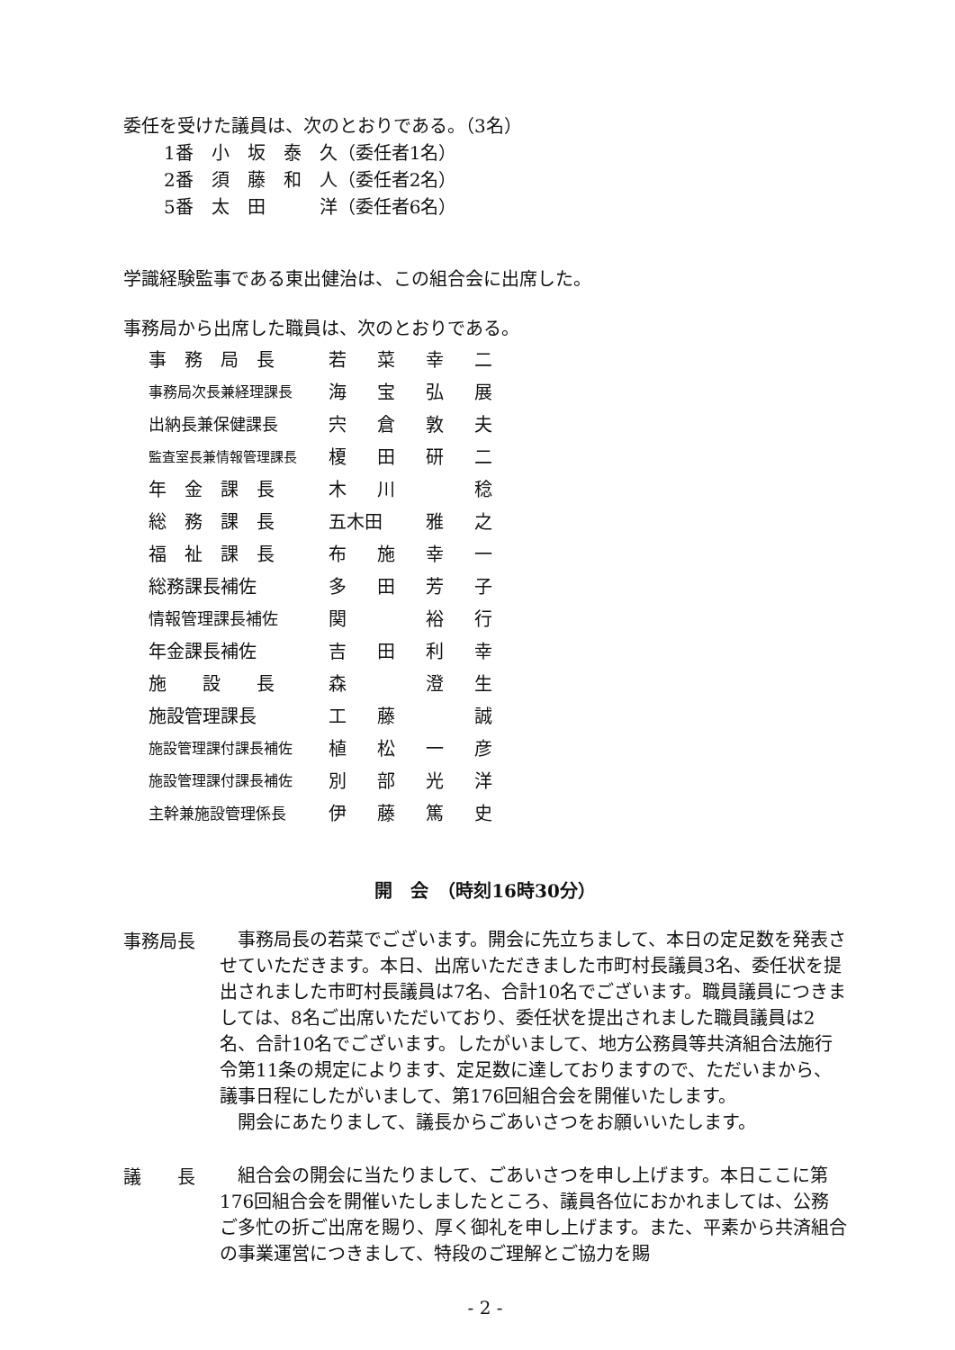委任を受けた議員は、次のとおりである。（3名）
1番　小　坂　泰　久（委任者1名）
2番　須　藤　和　人（委任者2名）
5番　太　田　　　洋（委任者6名）
学識経験監事である東出健治は、この組合会に出席した。
事務局から出席した職員は、次のとおりである。
| 事 務 局 長 | 若 | 菜 | 幸 | 二 |
| 事務局次長兼経理課長 | 海 | 宝 | 弘 | 展 |
| 出納長兼保健課長 | 宍 | 倉 | 敦 | 夫 |
| 監査室長兼情報管理課長 | 榎 | 田 | 研 | 二 |
| 年 金 課 長 | 木 | 川 | | 稔 |
| 総 務 課 長 | 五木田 | | 雅 | 之 |
| 福 祉 課 長 | 布 | 施 | 幸 | 一 |
| 総務課長補佐 | 多 | 田 | 芳 | 子 |
| 情報管理課長補佐 | 関 | | 裕 | 行 |
| 年金課長補佐 | 吉 | 田 | 利 | 幸 |
| 施 設 長 | 森 | | 澄 | 生 |
| 施設管理課長 | 工 | 藤 | | 誠 |
| 施設管理課付課長補佐 | 植 | 松 | 一 | 彦 |
| 施設管理課付課長補佐 | 別 | 部 | 光 | 洋 |
| 主幹兼施設管理係長 | 伊 | 藤 | 篤 | 史 |
開　会　（時刻16時30分）
事務局長
　事務局長の若菜でございます。開会に先立ちまして、本日の定足数を発表させていただきます。本日、出席いただきました市町村長議員3名、委任状を提出されました市町村長議員は7名、合計10名でございます。職員議員につきましては、8名ご出席いただいており、委任状を提出されました職員議員は2名、合計10名でございます。したがいまして、地方公務員等共済組合法施行令第11条の規定によります、定足数に達しておりますので、ただいまから、議事日程にしたがいまして、第176回組合会を開催いたします。
　開会にあたりまして、議長からごあいさつをお願いいたします。
議　　長
　組合会の開会に当たりまして、ごあいさつを申し上げます。本日ここに第176回組合会を開催いたしましたところ、議員各位におかれましては、公務ご多忙の折ご出席を賜り、厚く御礼を申し上げます。また、平素から共済組合の事業運営につきまして、特段のご理解とご協力を賜
- 2 -